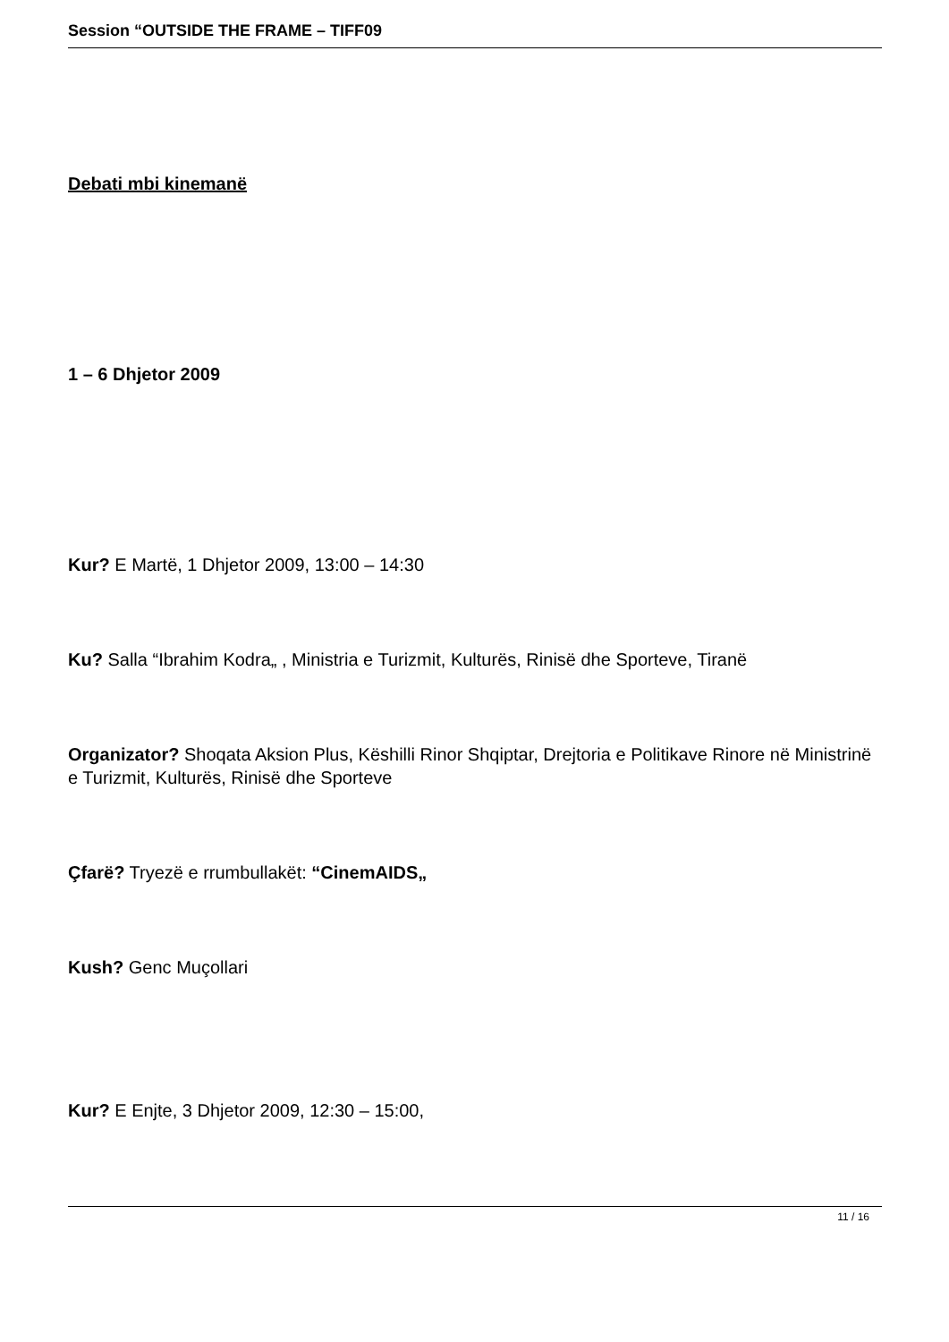Session “OUTSIDE THE FRAME – TIFF09
Debati mbi kinemanë
1 – 6 Dhjetor 2009
Kur? E Martë, 1 Dhjetor 2009, 13:00 – 14:30
Ku? Salla “Ibrahim Kodra„ , Ministria e Turizmit, Kulturës, Rinisë dhe Sporteve, Tiranë
Organizator? Shoqata Aksion Plus, Këshilli Rinor Shqiptar, Drejtoria e Politikave Rinore në Ministrinë e Turizmit, Kulturës, Rinisë dhe Sporteve
Çfarë? Tryezë e rrumbullakët: “CinemAIDS„
Kush? Genc Muçollari
Kur? E Enjte, 3 Dhjetor 2009, 12:30 – 15:00,
11 / 16